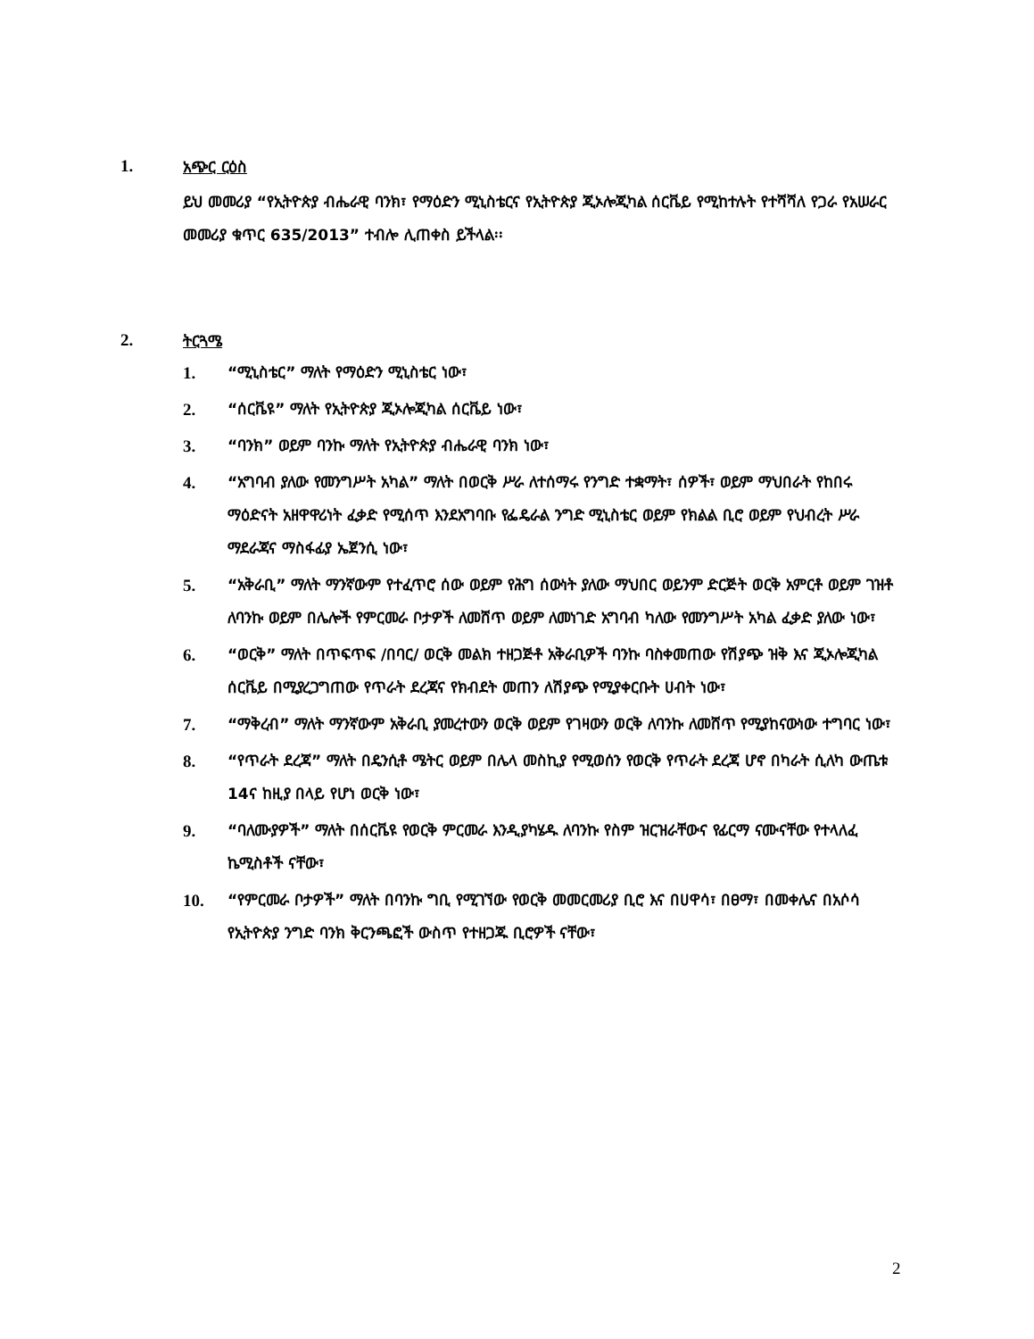1. አጭር ርዕስ
ይህ መመሪያ “የኢትዮጵያ ብሔራዊ ባንክ፣ የማዕድን ሚኒስቴርና የኢትዮጵያ ጂኦሎጂካል ሰርቬይ የሚከተሉት የተሻሻለ የጋራ የአሠራር መመሪያ ቁጥር 635/2013” ተብሎ ሊጠቀስ ይችላል፡፡
2. ትርጓሜ
1. “ሚኒስቴር” ማለት የማዕድን ሚኒስቴር ነው፣
2. “ሰርቬዩ” ማለት የኢትዮጵያ ጂኦሎጂካል ሰርቬይ ነው፣
3. “ባንክ” ወይም ባንኩ ማለት የኢትዮጵያ ብሔራዊ ባንክ ነው፣
4. “አግባብ ያለው የመንግሥት አካል” ማለት በወርቅ ሥራ ለተሰማሩ የንግድ ተቋማት፣ ሰዎች፣ ወይም ማህበራት የከበሩ ማዕድናት አዘዋዋሪነት ፈቃድ የሚሰጥ እንደአግባቡ የፌዴራል ንግድ ሚኒስቴር ወይም የክልል ቢሮ ወይም የህብረት ሥራ ማደራጃና ማስፋፊያ ኤጀንሲ ነው፣
5. “አቅራቢ” ማለት ማንኛውም የተፈጥሮ ሰው ወይም የሕግ ሰውነት ያለው ማህበር ወይንም ድርጅት ወርቅ አምርቶ ወይም ገዝቶ ለባንኩ ወይም በሌሎች የምርመራ ቦታዎች ለመሸጥ ወይም ለመነገድ አግባብ ካለው የመንግሥት አካል ፈቃድ ያለው ነው፣
6. “ወርቅ” ማለት በጥፍጥፍ /በባር/ ወርቅ መልክ ተዘጋጅቶ አቅራቢዎች ባንኩ ባስቀመጠው የሽያጭ ዝቅ እና ጂኦሎጂካል ሰርቬይ በሚያረጋግጠው የጥራት ደረጃና የክብደት መጠን ለሽያጭ የሚያቀርቡት ሀብት ነው፣
7. “ማቅረብ” ማለት ማንኛውም አቅራቢ ያመረተውን ወርቅ ወይም የገዛውን ወርቅ ለባንኩ ለመሸጥ የሚያከናውነው ተግባር ነው፣
8. “የጥራት ደረጃ” ማለት በዴንሲቶ ሜትር ወይም በሌላ መስኪያ የሚወሰን የወርቅ የጥራት ደረጃ ሆኖ በካራት ሲለካ ውጤቱ 14ና ከዚያ በላይ የሆነ ወርቅ ነው፣
9. “ባለሙያዎች” ማለት በሰርቬዩ የወርቅ ምርመራ እንዲያካሄዱ ለባንኩ የስም ዝርዝራቸውና የፊርማ ናሙናቸው የተላለፈ ኬሚስቶች ናቸው፣
10. “የምርመራ ቦታዎች” ማለት በባንኩ ግቢ የሚገኘው የወርቅ መመርመሪያ ቢሮ እና በሀዋሳ፣ በፀማ፣ በመቀሌና በአሶሳ የኢትዮጵያ ንግድ ባንክ ቅርንጫፎች ውስጥ የተዘጋጁ ቢሮዎች ናቸው፣
2